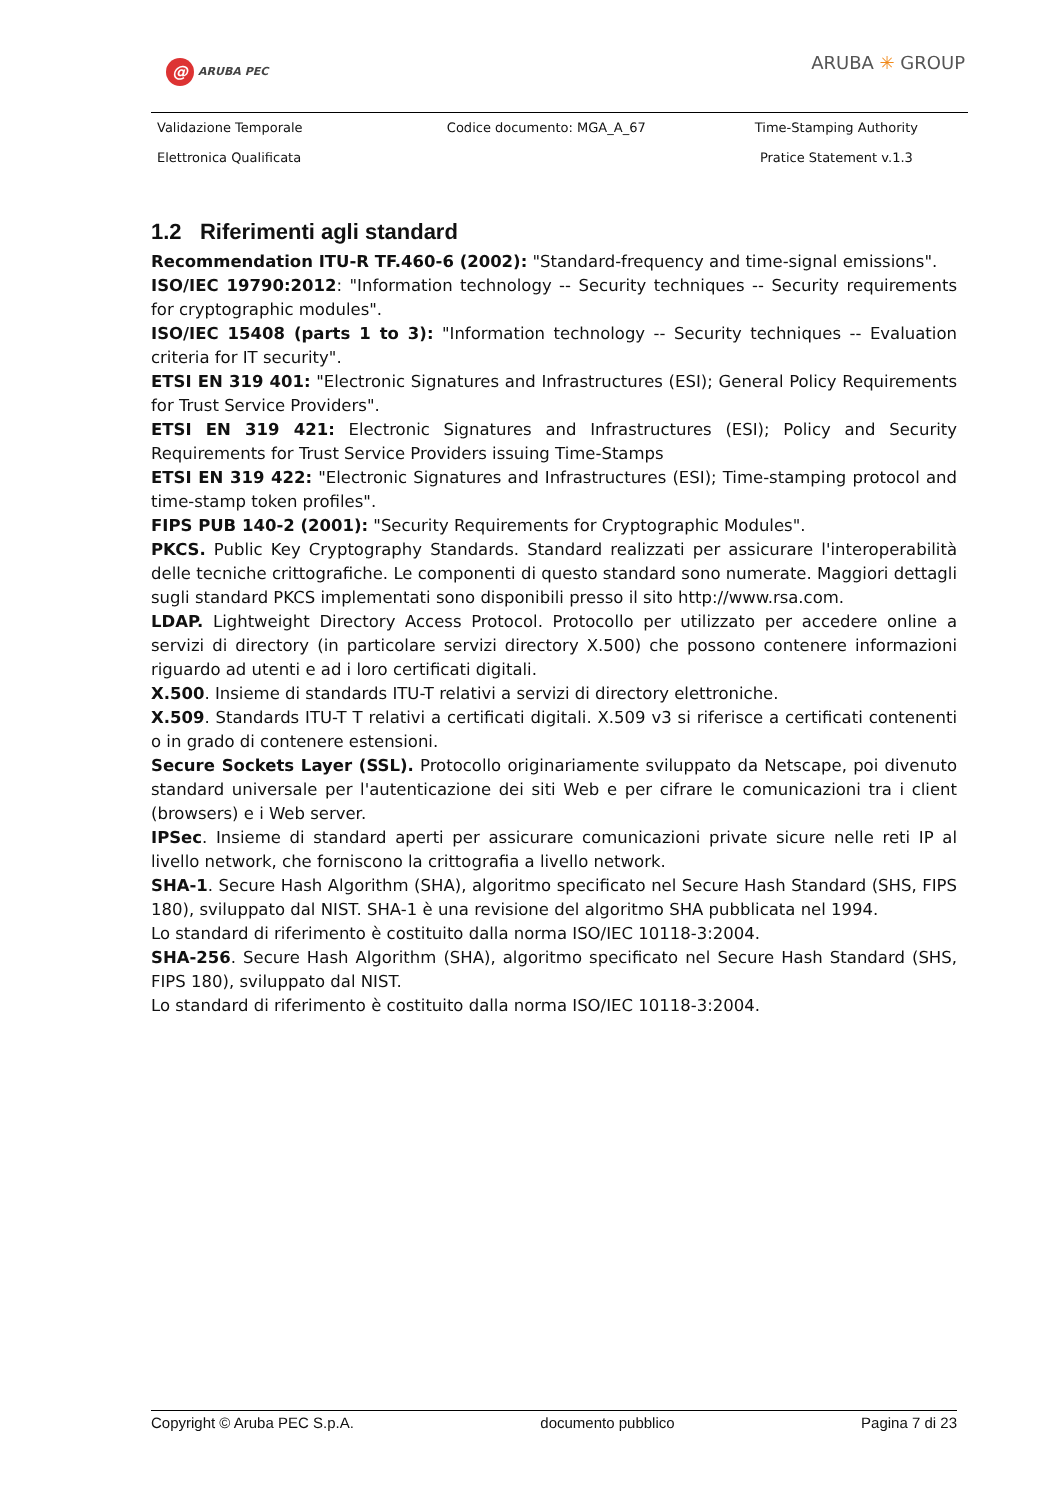@ ARUBA PEC ARUBA ✳ GROUP
| Validazione Temporale Elettronica Qualificata | Codice documento: MGA_A_67 | Time-Stamping Authority Pratice Statement v.1.3 |
1.2 Riferimenti agli standard
Recommendation ITU-R TF.460-6 (2002): "Standard-frequency and time-signal emissions".
ISO/IEC 19790:2012: "Information technology -- Security techniques -- Security requirements for cryptographic modules".
ISO/IEC 15408 (parts 1 to 3): "Information technology -- Security techniques -- Evaluation criteria for IT security".
ETSI EN 319 401: "Electronic Signatures and Infrastructures (ESI); General Policy Requirements for Trust Service Providers".
ETSI EN 319 421: Electronic Signatures and Infrastructures (ESI); Policy and Security Requirements for Trust Service Providers issuing Time-Stamps
ETSI EN 319 422: "Electronic Signatures and Infrastructures (ESI); Time-stamping protocol and time-stamp token profiles".
FIPS PUB 140-2 (2001): "Security Requirements for Cryptographic Modules".
PKCS. Public Key Cryptography Standards. Standard realizzati per assicurare l'interoperabilità delle tecniche crittografiche. Le componenti di questo standard sono numerate. Maggiori dettagli sugli standard PKCS implementati sono disponibili presso il sito http://www.rsa.com.
LDAP. Lightweight Directory Access Protocol. Protocollo per utilizzato per accedere online a servizi di directory (in particolare servizi directory X.500) che possono contenere informazioni riguardo ad utenti e ad i loro certificati digitali.
X.500. Insieme di standards ITU-T relativi a servizi di directory elettroniche.
X.509. Standards ITU-T T relativi a certificati digitali. X.509 v3 si riferisce a certificati contenenti o in grado di contenere estensioni.
Secure Sockets Layer (SSL). Protocollo originariamente sviluppato da Netscape, poi divenuto standard universale per l'autenticazione dei siti Web e per cifrare le comunicazioni tra i client (browsers) e i Web server.
IPSec. Insieme di standard aperti per assicurare comunicazioni private sicure nelle reti IP al livello network, che forniscono la crittografia a livello network.
SHA-1. Secure Hash Algorithm (SHA), algoritmo specificato nel Secure Hash Standard (SHS, FIPS 180), sviluppato dal NIST. SHA-1 è una revisione del algoritmo SHA pubblicata nel 1994.
Lo standard di riferimento è costituito dalla norma ISO/IEC 10118-3:2004.
SHA-256. Secure Hash Algorithm (SHA), algoritmo specificato nel Secure Hash Standard (SHS, FIPS 180), sviluppato dal NIST.
Lo standard di riferimento è costituito dalla norma ISO/IEC 10118-3:2004.
Copyright © Aruba PEC S.p.A. documento pubblico Pagina 7 di 23